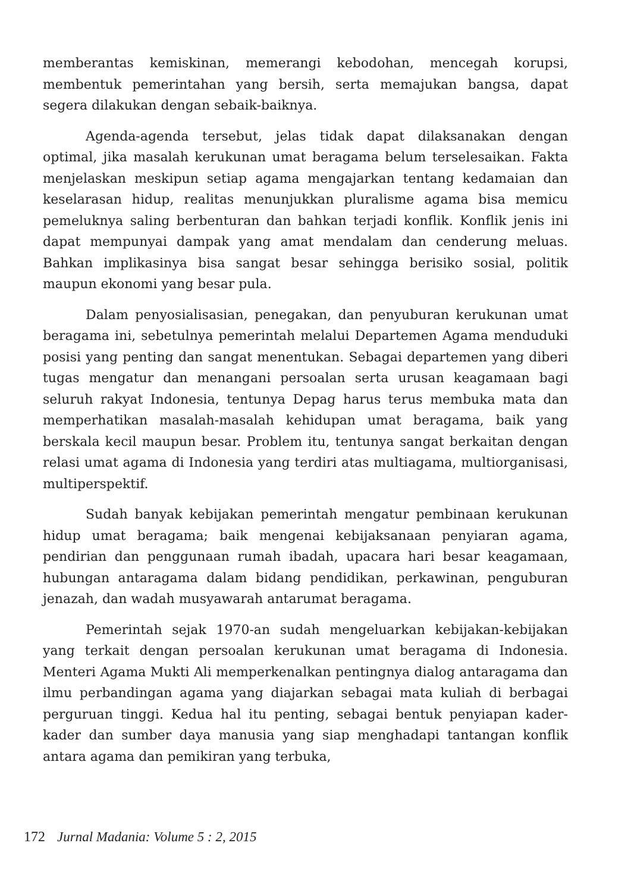memberantas kemiskinan, memerangi kebodohan, mencegah korupsi, membentuk pemerintahan yang bersih, serta memajukan bangsa, dapat segera dilakukan dengan sebaik-baiknya.
Agenda-agenda tersebut, jelas tidak dapat dilaksanakan dengan optimal, jika masalah kerukunan umat beragama belum terselesaikan. Fakta menjelaskan meskipun setiap agama mengajarkan tentang kedamaian dan keselarasan hidup, realitas menunjukkan pluralisme agama bisa memicu pemeluknya saling berbenturan dan bahkan terjadi konflik. Konflik jenis ini dapat mempunyai dampak yang amat mendalam dan cenderung meluas. Bahkan implikasinya bisa sangat besar sehingga berisiko sosial, politik maupun ekonomi yang besar pula.
Dalam penyosialisasian, penegakan, dan penyuburan kerukunan umat beragama ini, sebetulnya pemerintah melalui Departemen Agama menduduki posisi yang penting dan sangat menentukan. Sebagai departemen yang diberi tugas mengatur dan menangani persoalan serta urusan keagamaan bagi seluruh rakyat Indonesia, tentunya Depag harus terus membuka mata dan memperhatikan masalah-masalah kehidupan umat beragama, baik yang berskala kecil maupun besar. Problem itu, tentunya sangat berkaitan dengan relasi umat agama di Indonesia yang terdiri atas multiagama, multiorganisasi, multiperspektif.
Sudah banyak kebijakan pemerintah mengatur pembinaan kerukunan hidup umat beragama; baik mengenai kebijaksanaan penyiaran agama, pendirian dan penggunaan rumah ibadah, upacara hari besar keagamaan, hubungan antaragama dalam bidang pendidikan, perkawinan, penguburan jenazah, dan wadah musyawarah antarumat beragama.
Pemerintah sejak 1970-an sudah mengeluarkan kebijakan-kebijakan yang terkait dengan persoalan kerukunan umat beragama di Indonesia. Menteri Agama Mukti Ali memperkenalkan pentingnya dialog antaragama dan ilmu perbandingan agama yang diajarkan sebagai mata kuliah di berbagai perguruan tinggi. Kedua hal itu penting, sebagai bentuk penyiapan kader-kader dan sumber daya manusia yang siap menghadapi tantangan konflik antara agama dan pemikiran yang terbuka,
172 Jurnal Madania: Volume 5 : 2, 2015